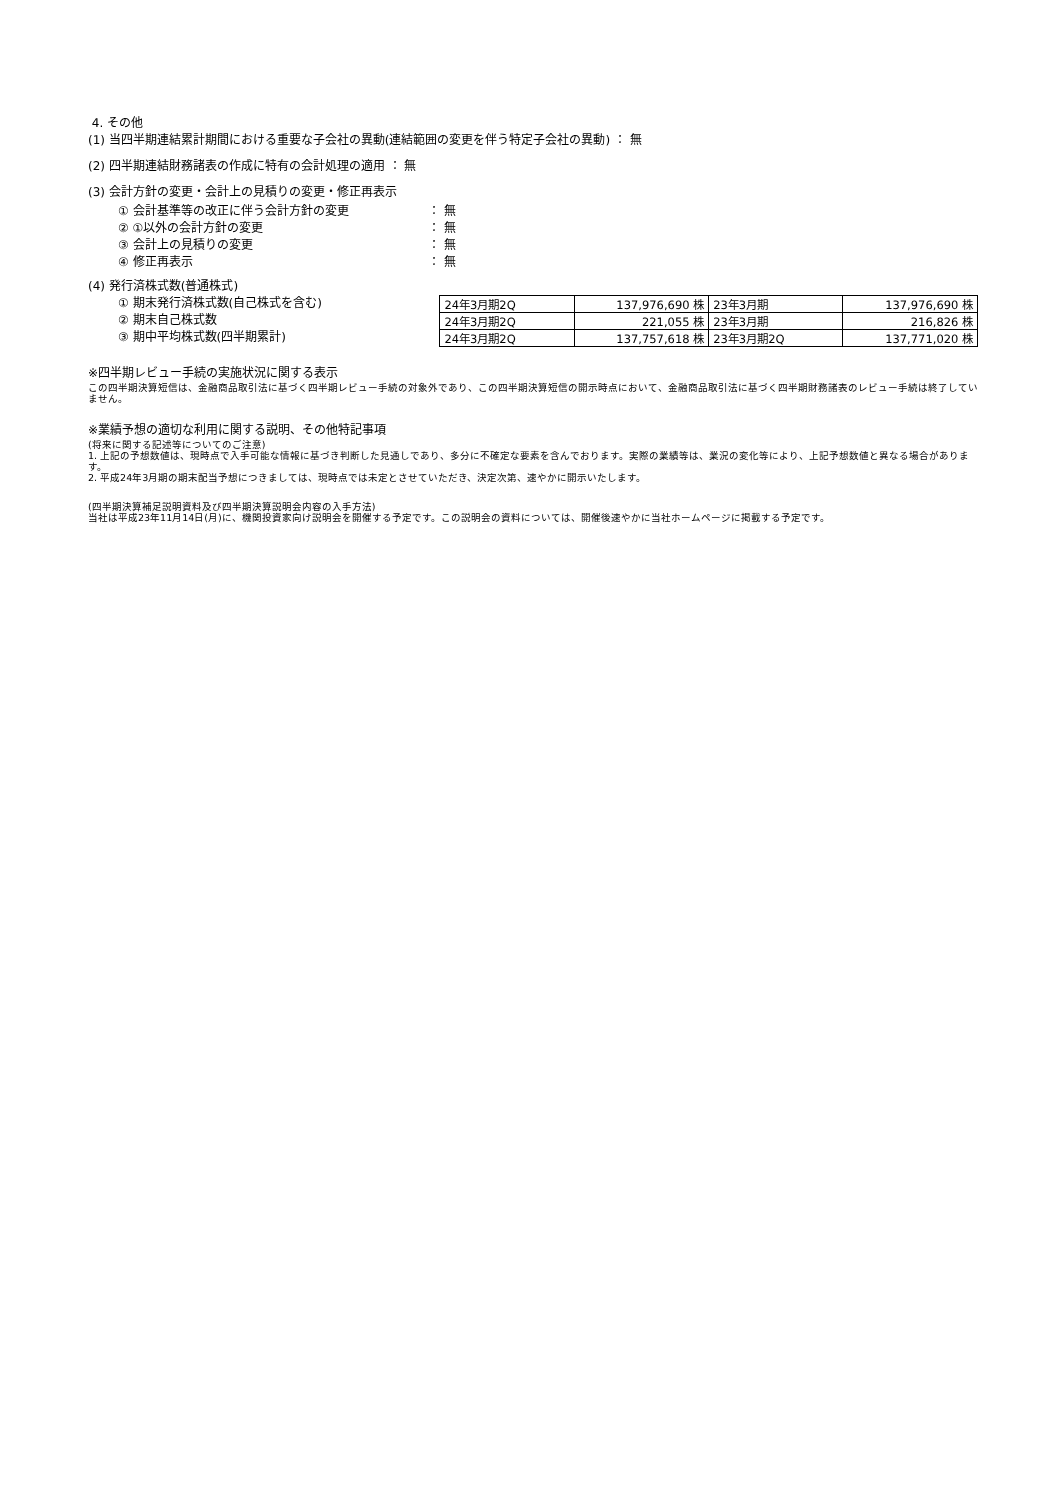4. その他
(1) 当四半期連結累計期間における重要な子会社の異動(連結範囲の変更を伴う特定子会社の異動) ： 無
(2) 四半期連結財務諸表の作成に特有の会計処理の適用 ： 無
(3) 会計方針の変更・会計上の見積りの変更・修正再表示
① 会計基準等の改正に伴う会計方針の変更 ： 無
② ①以外の会計方針の変更 ： 無
③ 会計上の見積りの変更 ： 無
④ 修正再表示 ： 無
(4) 発行済株式数(普通株式)
① 期末発行済株式数(自己株式を含む)
② 期末自己株式数
③ 期中平均株式数(四半期累計)
| 24年3月期2Q | 137,976,690 株 | 23年3月期 | 137,976,690 株 |
| 24年3月期2Q | 221,055 株 | 23年3月期 | 216,826 株 |
| 24年3月期2Q | 137,757,618 株 | 23年3月期2Q | 137,771,020 株 |
※四半期レビュー手続の実施状況に関する表示
この四半期決算短信は、金融商品取引法に基づく四半期レビュー手続の対象外であり、この四半期決算短信の開示時点において、金融商品取引法に基づく四半期財務諸表のレビュー手続は終了していません。
※業績予想の適切な利用に関する説明、その他特記事項
(将来に関する記述等についてのご注意)
1. 上記の予想数値は、現時点で入手可能な情報に基づき判断した見通しであり、多分に不確定な要素を含んでおります。実際の業績等は、業況の変化等により、上記予想数値と異なる場合があります。
2. 平成24年3月期の期末配当予想につきましては、現時点では未定とさせていただき、決定次第、速やかに開示いたします。
(四半期決算補足説明資料及び四半期決算説明会内容の入手方法)
当社は平成23年11月14日(月)に、機関投資家向け説明会を開催する予定です。この説明会の資料については、開催後速やかに当社ホームページに掲載する予定です。